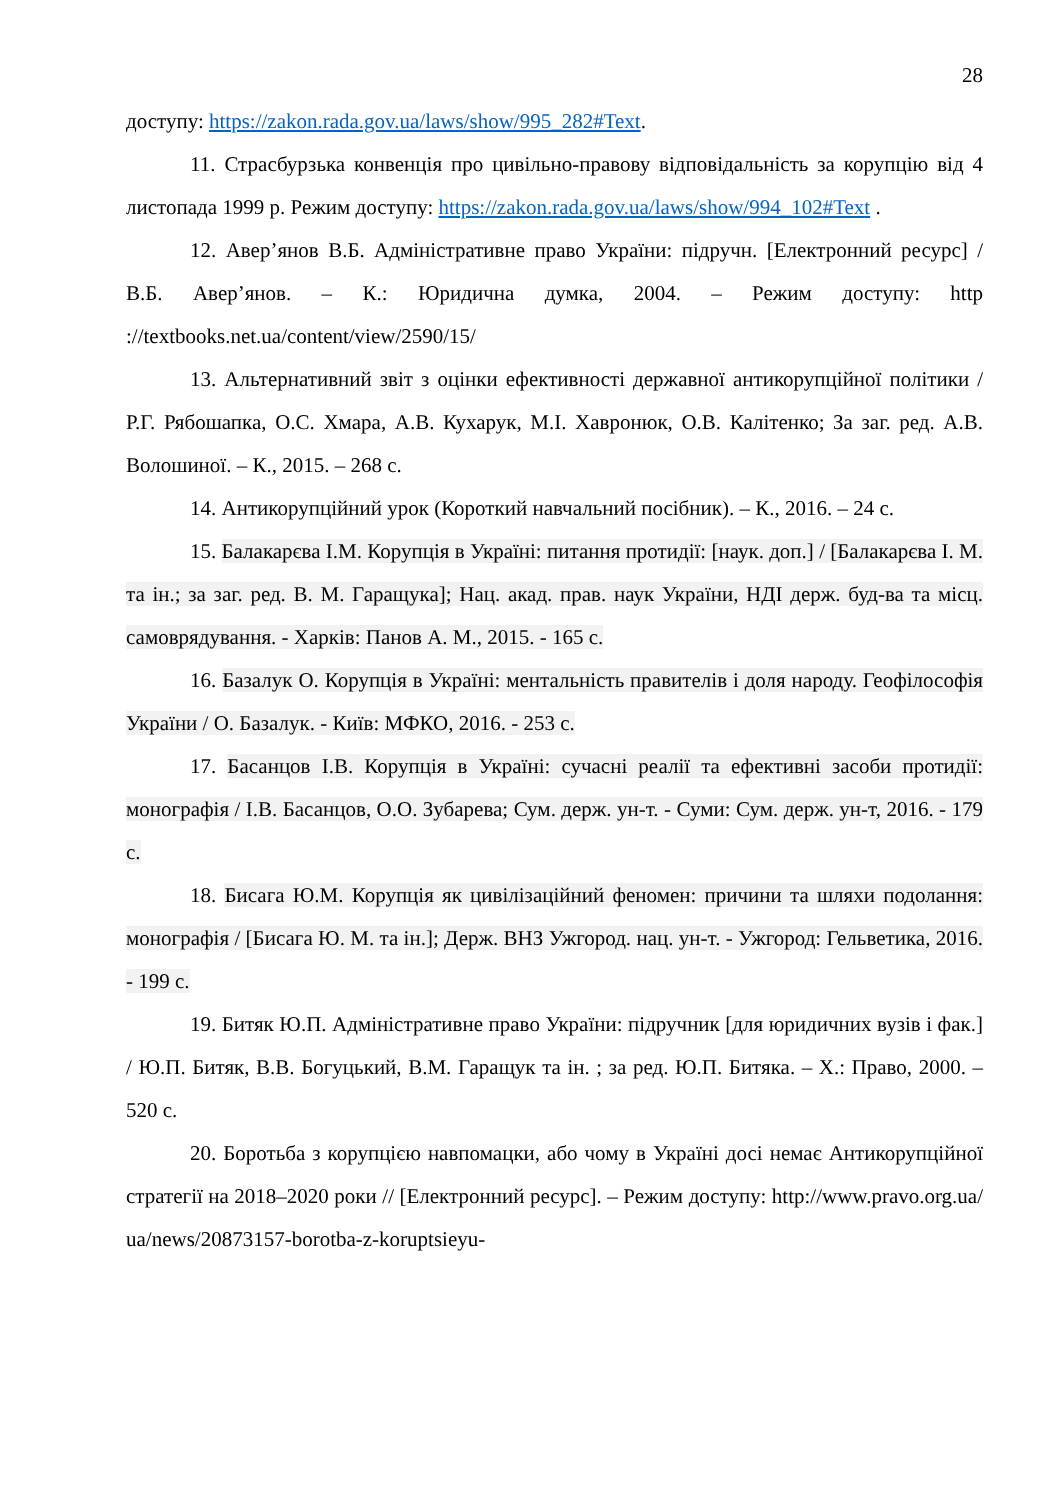28
доступу: https://zakon.rada.gov.ua/laws/show/995_282#Text.
11. Страсбурзька конвенція про цивільно-правову відповідальність за корупцію від 4 листопада 1999 р. Режим доступу: https://zakon.rada.gov.ua/laws/show/994_102#Text .
12. Авер’янов В.Б. Адміністративне право України: підручн. [Електронний ресурс] / В.Б. Авер’янов. – К.: Юридична думка, 2004. – Режим доступу: http ://textbooks.net.ua/content/view/2590/15/
13. Альтернативний звіт з оцінки ефективності державної антикорупційної політики / Р.Г. Рябошапка, О.С. Хмара, А.В. Кухарук, М.І. Хавронюк, О.В. Калітенко; За заг. ред. А.В. Волошиної. – К., 2015. – 268 с.
14. Антикорупційний урок (Короткий навчальний посібник). – К., 2016. – 24 с.
15. Балакарєва І.М. Корупція в Україні: питання протидії: [наук. доп.] / [Балакарєва І. М. та ін.; за заг. ред. В. М. Гаращука]; Нац. акад. прав. наук України, НДІ держ. буд-ва та місц. самоврядування. - Харків: Панов А. М., 2015. - 165 с.
16. Базалук О. Корупція в Україні: ментальність правителів і доля народу. Геофілософія України / О. Базалук. - Київ: МФКО, 2016. - 253 с.
17. Басанцов І.В. Корупція в Україні: сучасні реалії та ефективні засоби протидії: монографія / І.В. Басанцов, О.О. Зубарева; Сум. держ. ун-т. - Суми: Сум. держ. ун-т, 2016. - 179 с.
18. Бисага Ю.М. Корупція як цивілізаційний феномен: причини та шляхи подолання: монографія / [Бисага Ю. М. та ін.]; Держ. ВНЗ Ужгород. нац. ун-т. - Ужгород: Гельветика, 2016. - 199 с.
19. Битяк Ю.П. Адміністративне право України: підручник [для юридичних вузів і фак.] / Ю.П. Битяк, В.В. Богуцький, В.М. Гаращук та ін. ; за ред. Ю.П. Битяка. – Х.: Право, 2000. – 520 с.
20. Боротьба з корупцією навпомацки, або чому в Україні досі немає Антикорупційної стратегії на 2018–2020 роки // [Електронний ресурс]. – Режим доступу: http://www.pravo.org.ua/ ua/news/20873157-borotba-z-koruptsieyu-